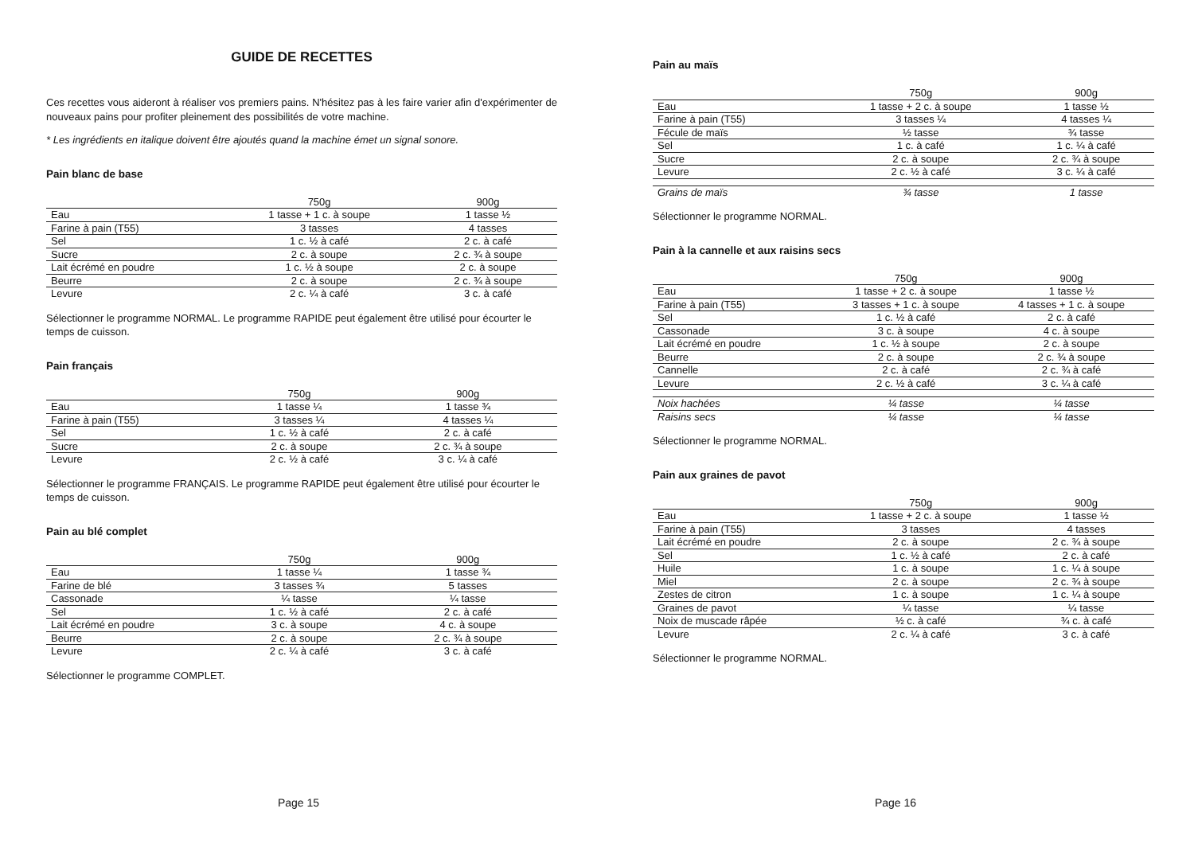GUIDE DE RECETTES
Ces recettes vous aideront à réaliser vos premiers pains. N'hésitez pas à les faire varier afin d'expérimenter de nouveaux pains pour profiter pleinement des possibilités de votre machine.
* Les ingrédients en italique doivent être ajoutés quand la machine émet un signal sonore.
Pain blanc de base
| | 750g | 900g |
| --- | --- | --- |
| Eau | 1 tasse + 1 c. à soupe | 1 tasse ½ |
| Farine à pain (T55) | 3 tasses | 4 tasses |
| Sel | 1 c. ½ à café | 2 c. à café |
| Sucre | 2 c. à soupe | 2 c. ¾ à soupe |
| Lait écrémé en poudre | 1 c. ½ à soupe | 2 c. à soupe |
| Beurre | 2 c. à soupe | 2 c. ¾ à soupe |
| Levure | 2 c. ¼ à café | 3 c. à café |
Sélectionner le programme NORMAL. Le programme RAPIDE peut également être utilisé pour écourter le temps de cuisson.
Pain français
| | 750g | 900g |
| --- | --- | --- |
| Eau | 1 tasse ¼ | 1 tasse ¾ |
| Farine à pain (T55) | 3 tasses ¼ | 4 tasses ¼ |
| Sel | 1 c. ½ à café | 2 c. à café |
| Sucre | 2 c. à soupe | 2 c. ¾ à soupe |
| Levure | 2 c. ½ à café | 3 c. ¼ à café |
Sélectionner le programme FRANÇAIS. Le programme RAPIDE peut également être utilisé pour écourter le temps de cuisson.
Pain au blé complet
| | 750g | 900g |
| --- | --- | --- |
| Eau | 1 tasse ¼ | 1 tasse ¾ |
| Farine de blé | 3 tasses ¾ | 5 tasses |
| Cassonade | ¼ tasse | ¼ tasse |
| Sel | 1 c. ½ à café | 2 c. à café |
| Lait écrémé en poudre | 3 c. à soupe | 4 c. à soupe |
| Beurre | 2 c. à soupe | 2 c. ¾ à soupe |
| Levure | 2 c. ¼ à café | 3 c. à café |
Sélectionner le programme COMPLET.
Page 15
Pain au maïs
| | 750g | 900g |
| --- | --- | --- |
| Eau | 1 tasse + 2 c. à soupe | 1 tasse ½ |
| Farine à pain (T55) | 3 tasses ¼ | 4 tasses ¼ |
| Fécule de maïs | ½ tasse | ¾ tasse |
| Sel | 1 c. à café | 1 c. ¼ à café |
| Sucre | 2 c. à soupe | 2 c. ¾ à soupe |
| Levure | 2 c. ½ à café | 3 c. ¼ à café |
| Grains de maïs | ¾ tasse | 1 tasse |
Sélectionner le programme NORMAL.
Pain à la cannelle et aux raisins secs
| | 750g | 900g |
| --- | --- | --- |
| Eau | 1 tasse + 2 c. à soupe | 1 tasse ½ |
| Farine à pain (T55) | 3 tasses + 1 c. à soupe | 4 tasses + 1 c. à soupe |
| Sel | 1 c. ½ à café | 2 c. à café |
| Cassonade | 3 c. à soupe | 4 c. à soupe |
| Lait écrémé en poudre | 1 c. ½ à soupe | 2 c. à soupe |
| Beurre | 2 c. à soupe | 2 c. ¾ à soupe |
| Cannelle | 2 c. à café | 2 c. ¾ à café |
| Levure | 2 c. ½ à café | 3 c. ¼ à café |
| Noix hachées | ¼ tasse | ¼ tasse |
| Raisins secs | ¼ tasse | ¼ tasse |
Sélectionner le programme NORMAL.
Pain aux graines de pavot
| | 750g | 900g |
| --- | --- | --- |
| Eau | 1 tasse + 2 c. à soupe | 1 tasse ½ |
| Farine à pain (T55) | 3 tasses | 4 tasses |
| Lait écrémé en poudre | 2 c. à soupe | 2 c. ¾ à soupe |
| Sel | 1 c. ½ à café | 2 c. à café |
| Huile | 1 c. à soupe | 1 c. ¼ à soupe |
| Miel | 2 c. à soupe | 2 c. ¾ à soupe |
| Zestes de citron | 1 c. à soupe | 1 c. ¼ à soupe |
| Graines de pavot | ¼ tasse | ¼ tasse |
| Noix de muscade râpée | ½ c. à café | ¾ c. à café |
| Levure | 2 c. ¼ à café | 3 c. à café |
Sélectionner le programme NORMAL.
Page 16